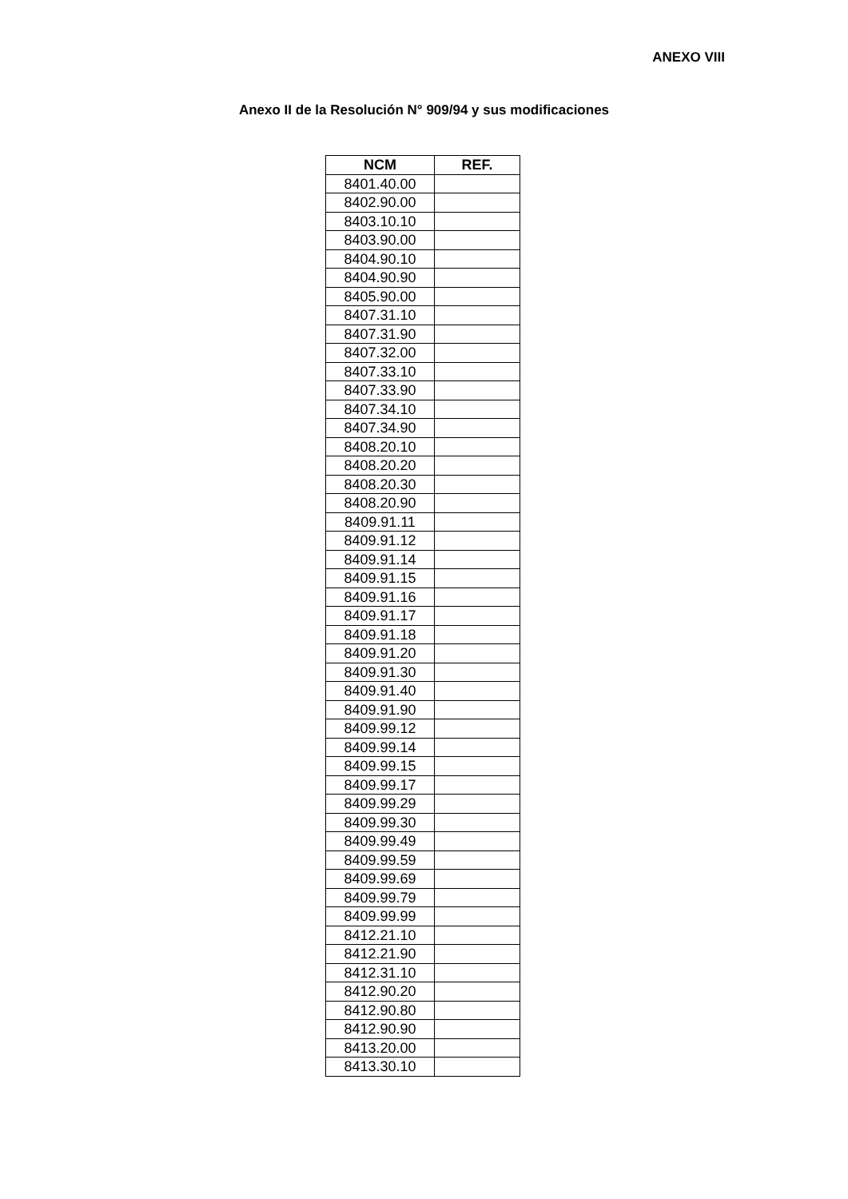ANEXO VIII
Anexo II de la Resolución N° 909/94 y sus modificaciones
| NCM | REF. |
| --- | --- |
| 8401.40.00 | |
| 8402.90.00 | |
| 8403.10.10 | |
| 8403.90.00 | |
| 8404.90.10 | |
| 8404.90.90 | |
| 8405.90.00 | |
| 8407.31.10 | |
| 8407.31.90 | |
| 8407.32.00 | |
| 8407.33.10 | |
| 8407.33.90 | |
| 8407.34.10 | |
| 8407.34.90 | |
| 8408.20.10 | |
| 8408.20.20 | |
| 8408.20.30 | |
| 8408.20.90 | |
| 8409.91.11 | |
| 8409.91.12 | |
| 8409.91.14 | |
| 8409.91.15 | |
| 8409.91.16 | |
| 8409.91.17 | |
| 8409.91.18 | |
| 8409.91.20 | |
| 8409.91.30 | |
| 8409.91.40 | |
| 8409.91.90 | |
| 8409.99.12 | |
| 8409.99.14 | |
| 8409.99.15 | |
| 8409.99.17 | |
| 8409.99.29 | |
| 8409.99.30 | |
| 8409.99.49 | |
| 8409.99.59 | |
| 8409.99.69 | |
| 8409.99.79 | |
| 8409.99.99 | |
| 8412.21.10 | |
| 8412.21.90 | |
| 8412.31.10 | |
| 8412.90.20 | |
| 8412.90.80 | |
| 8412.90.90 | |
| 8413.20.00 | |
| 8413.30.10 | |